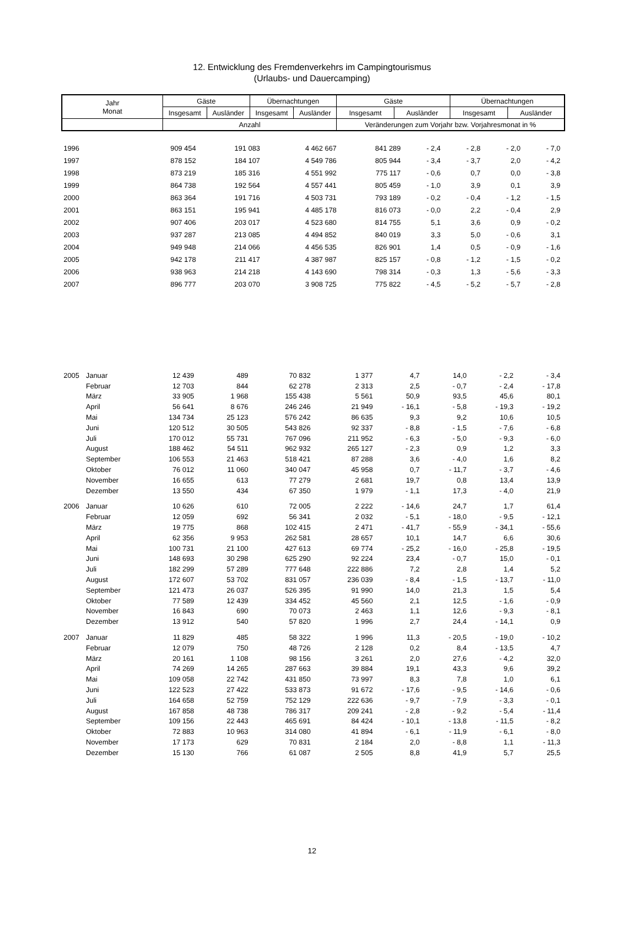12. Entwicklung des Fremdenverkehrs im Campingtourismus
(Urlaubs- und Dauercamping)
| Jahr Monat | Gäste | | Übernachtungen | | Gäste | | Übernachtungen | |
| --- | --- | --- | --- | --- | --- | --- | --- | --- |
| | Insgesamt | Ausländer | Insgesamt | Ausländer | Insgesamt | Ausländer | Insgesamt | Ausländer |
| | Anzahl | | | | Veränderungen zum Vorjahr bzw. Vorjahresmonat in % | | | |
| 1996 | | 909 454 | 191 083 | 4 462 667 | 841 289 | - 2,4 | - 2,8 | - 2,0 | - 7,0 |
| 1997 | | 878 152 | 184 107 | 4 549 786 | 805 944 | - 3,4 | - 3,7 | 2,0 | - 4,2 |
| 1998 | | 873 219 | 185 316 | 4 551 992 | 775 117 | - 0,6 | 0,7 | 0,0 | - 3,8 |
| 1999 | | 864 738 | 192 564 | 4 557 441 | 805 459 | - 1,0 | 3,9 | 0,1 | 3,9 |
| 2000 | | 863 364 | 191 716 | 4 503 731 | 793 189 | - 0,2 | - 0,4 | - 1,2 | - 1,5 |
| 2001 | | 863 151 | 195 941 | 4 485 178 | 816 073 | - 0,0 | 2,2 | - 0,4 | 2,9 |
| 2002 | | 907 406 | 203 017 | 4 523 680 | 814 755 | 5,1 | 3,6 | 0,9 | - 0,2 |
| 2003 | | 937 287 | 213 085 | 4 494 852 | 840 019 | 3,3 | 5,0 | - 0,6 | 3,1 |
| 2004 | | 949 948 | 214 066 | 4 456 535 | 826 901 | 1,4 | 0,5 | - 0,9 | - 1,6 |
| 2005 | | 942 178 | 211 417 | 4 387 987 | 825 157 | - 0,8 | - 1,2 | - 1,5 | - 0,2 |
| 2006 | | 938 963 | 214 218 | 4 143 690 | 798 314 | - 0,3 | 1,3 | - 5,6 | - 3,3 |
| 2007 | | 896 777 | 203 070 | 3 908 725 | 775 822 | - 4,5 | - 5,2 | - 5,7 | - 2,8 |
| 2005 | Januar | 12 439 | 489 | 70 832 | 1 377 | 4,7 | 14,0 | - 2,2 | - 3,4 |
| | Februar | 12 703 | 844 | 62 278 | 2 313 | 2,5 | - 0,7 | - 2,4 | - 17,8 |
| | März | 33 905 | 1 968 | 155 438 | 5 561 | 50,9 | 93,5 | 45,6 | 80,1 |
| | April | 56 641 | 8 676 | 246 246 | 21 949 | - 16,1 | - 5,8 | - 19,3 | - 19,2 |
| | Mai | 134 734 | 25 123 | 576 242 | 86 635 | 9,3 | 9,2 | 10,6 | 10,5 |
| | Juni | 120 512 | 30 505 | 543 826 | 92 337 | - 8,8 | - 1,5 | - 7,6 | - 6,8 |
| | Juli | 170 012 | 55 731 | 767 096 | 211 952 | - 6,3 | - 5,0 | - 9,3 | - 6,0 |
| | August | 188 462 | 54 511 | 962 932 | 265 127 | - 2,3 | 0,9 | 1,2 | 3,3 |
| | September | 106 553 | 21 463 | 518 421 | 87 288 | 3,6 | - 4,0 | 1,6 | 8,2 |
| | Oktober | 76 012 | 11 060 | 340 047 | 45 958 | 0,7 | - 11,7 | - 3,7 | - 4,6 |
| | November | 16 655 | 613 | 77 279 | 2 681 | 19,7 | 0,8 | 13,4 | 13,9 |
| | Dezember | 13 550 | 434 | 67 350 | 1 979 | - 1,1 | 17,3 | - 4,0 | 21,9 |
| 2006 | Januar | 10 626 | 610 | 72 005 | 2 222 | - 14,6 | 24,7 | 1,7 | 61,4 |
| | Februar | 12 059 | 692 | 56 341 | 2 032 | - 5,1 | - 18,0 | - 9,5 | - 12,1 |
| | März | 19 775 | 868 | 102 415 | 2 471 | - 41,7 | - 55,9 | - 34,1 | - 55,6 |
| | April | 62 356 | 9 953 | 262 581 | 28 657 | 10,1 | 14,7 | 6,6 | 30,6 |
| | Mai | 100 731 | 21 100 | 427 613 | 69 774 | - 25,2 | - 16,0 | - 25,8 | - 19,5 |
| | Juni | 148 693 | 30 298 | 625 290 | 92 224 | 23,4 | - 0,7 | 15,0 | - 0,1 |
| | Juli | 182 299 | 57 289 | 777 648 | 222 886 | 7,2 | 2,8 | 1,4 | 5,2 |
| | August | 172 607 | 53 702 | 831 057 | 236 039 | - 8,4 | - 1,5 | - 13,7 | - 11,0 |
| | September | 121 473 | 26 037 | 526 395 | 91 990 | 14,0 | 21,3 | 1,5 | 5,4 |
| | Oktober | 77 589 | 12 439 | 334 452 | 45 560 | 2,1 | 12,5 | - 1,6 | - 0,9 |
| | November | 16 843 | 690 | 70 073 | 2 463 | 1,1 | 12,6 | - 9,3 | - 8,1 |
| | Dezember | 13 912 | 540 | 57 820 | 1 996 | 2,7 | 24,4 | - 14,1 | 0,9 |
| 2007 | Januar | 11 829 | 485 | 58 322 | 1 996 | 11,3 | - 20,5 | - 19,0 | - 10,2 |
| | Februar | 12 079 | 750 | 48 726 | 2 128 | 0,2 | 8,4 | - 13,5 | 4,7 |
| | März | 20 161 | 1 108 | 98 156 | 3 261 | 2,0 | 27,6 | - 4,2 | 32,0 |
| | April | 74 269 | 14 265 | 287 663 | 39 884 | 19,1 | 43,3 | 9,6 | 39,2 |
| | Mai | 109 058 | 22 742 | 431 850 | 73 997 | 8,3 | 7,8 | 1,0 | 6,1 |
| | Juni | 122 523 | 27 422 | 533 873 | 91 672 | - 17,6 | - 9,5 | - 14,6 | - 0,6 |
| | Juli | 164 658 | 52 759 | 752 129 | 222 636 | - 9,7 | - 7,9 | - 3,3 | - 0,1 |
| | August | 167 858 | 48 738 | 786 317 | 209 241 | - 2,8 | - 9,2 | - 5,4 | - 11,4 |
| | September | 109 156 | 22 443 | 465 691 | 84 424 | - 10,1 | - 13,8 | - 11,5 | - 8,2 |
| | Oktober | 72 883 | 10 963 | 314 080 | 41 894 | - 6,1 | - 11,9 | - 6,1 | - 8,0 |
| | November | 17 173 | 629 | 70 831 | 2 184 | 2,0 | - 8,8 | 1,1 | - 11,3 |
| | Dezember | 15 130 | 766 | 61 087 | 2 505 | 8,8 | 41,9 | 5,7 | 25,5 |
12